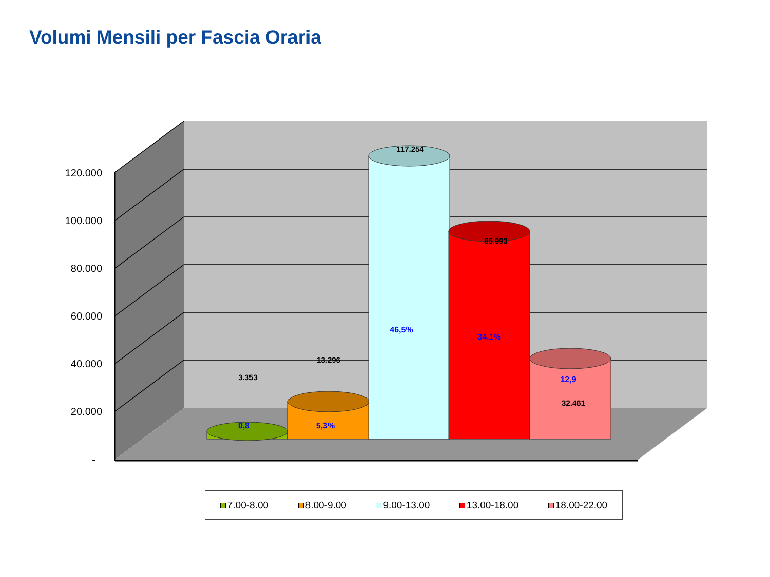Volumi Mensili per Fascia Oraria
120.000
100.000
80.000
60.000
40.000
20.000
-
3.353
13.296
117.254
85.993
32.461
0,8
5,3%
46,5%
34,1%
12,9
7.00-8.00 8.00-9.00 9.00-13.00 13.00-18.00 18.00-22.00